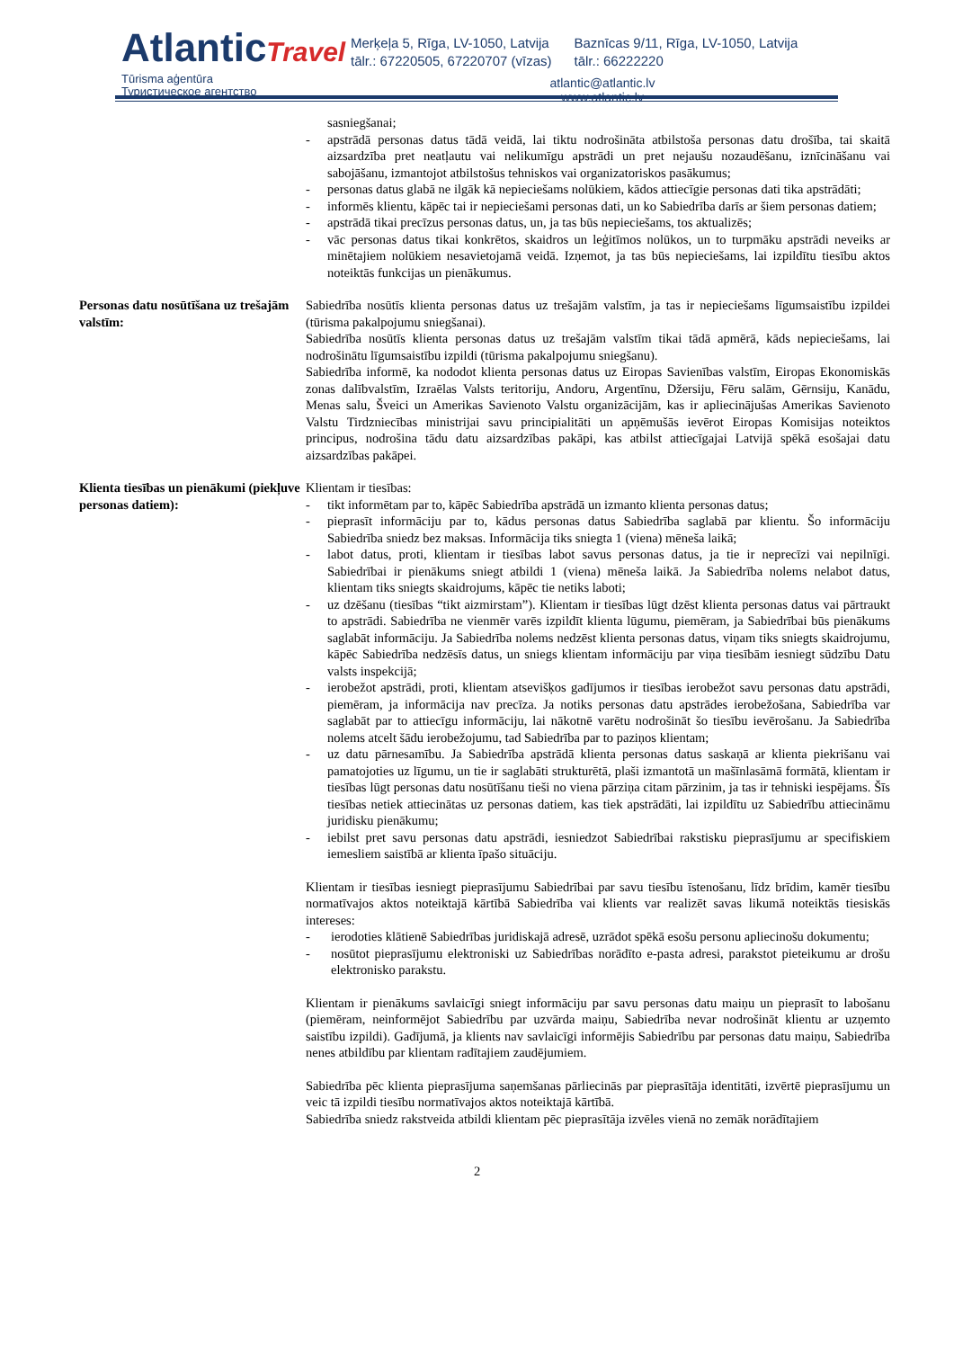AtlanticTravel
Tūrisma aģentūra
Туристическое агентство
Merķeļa 5, Rīga, LV-1050, Latvija
tālr.: 67220505, 67220707 (vīzas)
Baznīcas 9/11, Rīga, LV-1050, Latvija
tālr.: 66222220
atlantic@atlantic.lv
www.atlantic.lv
sasniegšanai;
- apstrādā personas datus tādā veidā, lai tiktu nodrošināta atbilstoša personas datu drošība, tai skaitā aizsardzība pret neatļautu vai nelikumīgu apstrādi un pret nejaušu nozaudēšanu, iznīcināšanu vai sabojāšanu, izmantojot atbilstošus tehniskos vai organizatoriskos pasākumus;
- personas datus glabā ne ilgāk kā nepieciešams nolūkiem, kādos attiecīgie personas dati tika apstrādāti;
- informēs klientu, kāpēc tai ir nepieciešami personas dati, un ko Sabiedrība darīs ar šiem personas datiem;
- apstrādā tikai precīzus personas datus, un, ja tas būs nepieciešams, tos aktualizēs;
- vāc personas datus tikai konkrētos, skaidros un leģitīmos nolūkos, un to turpmāku apstrādi neveiks ar minētajiem nolūkiem nesavietojamā veidā. Izņemot, ja tas būs nepieciešams, lai izpildītu tiesību aktos noteiktās funkcijas un pienākumus.
Personas datu nosūtīšana uz trešajām valstīm:
Sabiedrība nosūtīs klienta personas datus uz trešajām valstīm, ja tas ir nepieciešams līgumsaistību izpildei (tūrisma pakalpojumu sniegšanai).
Sabiedrība nosūtīs klienta personas datus uz trešajām valstīm tikai tādā apmērā, kāds nepieciešams, lai nodrošinātu līgumsaistību izpildi (tūrisma pakalpojumu sniegšanu).
Sabiedrība informē, ka nododot klienta personas datus uz Eiropas Savienības valstīm, Eiropas Ekonomiskās zonas dalībvalstīm, Izraēlas Valsts teritoriju, Andoru, Argentīnu, Džersiju, Fēru salām, Gērnsiju, Kanādu, Menas salu, Šveici un Amerikas Savienoto Valstu organizācijām, kas ir apliecinājušas Amerikas Savienoto Valstu Tirdzniecības ministrijai savu principialitāti un apņēmušās ievērot Eiropas Komisijas noteiktos principus, nodrošina tādu datu aizsardzības pakāpi, kas atbilst attiecīgajai Latvijā spēkā esošajai datu aizsardzības pakāpei.
Klienta tiesības un pienākumi (piekļuve personas datiem):
Klientam ir tiesības:
- tikt informētam par to, kāpēc Sabiedrība apstrādā un izmanto klienta personas datus;
- pieprasīt informāciju par to, kādus personas datus Sabiedrība saglabā par klientu. Šo informāciju Sabiedrība sniedz bez maksas. Informācija tiks sniegta 1 (viena) mēneša laikā;
- labot datus, proti, klientam ir tiesības labot savus personas datus, ja tie ir neprecīzi vai nepilnīgi. Sabiedrībai ir pienākums sniegt atbildi 1 (viena) mēneša laikā. Ja Sabiedrība nolems nelabot datus, klientam tiks sniegts skaidrojums, kāpēc tie netiks laboti;
- uz dzēšanu (tiesības “tikt aizmirstam”). Klientam ir tiesības lūgt dzēst klienta personas datus vai pārtraukt to apstrādi. Sabiedrība ne vienmēr varēs izpildīt klienta lūgumu, piemēram, ja Sabiedrībai būs pienākums saglabāt informāciju. Ja Sabiedrība nolems nedzēst klienta personas datus, viņam tiks sniegts skaidrojumu, kāpēc Sabiedrība nedzēsīs datus, un sniegs klientam informāciju par viņa tiesībām iesniegt sūdzību Datu valsts inspekcijā;
- ierobežot apstrādi, proti, klientam atsevišķos gadījumos ir tiesības ierobežot savu personas datu apstrādi, piemēram, ja informācija nav precīza. Ja notiks personas datu apstrādes ierobežošana, Sabiedrība var saglabāt par to attiecīgu informāciju, lai nākotnē varētu nodrošināt šo tiesību ievērošanu. Ja Sabiedrība nolems atcelt šādu ierobežojumu, tad Sabiedrība par to paziņos klientam;
- uz datu pārnesamību. Ja Sabiedrība apstrādā klienta personas datus saskaņā ar klienta piekrišanu vai pamatojoties uz līgumu, un tie ir saglabāti strukturētā, plaši izmantotā un mašīnlasāmā formātā, klientam ir tiesības lūgt personas datu nosūtīšanu tieši no viena pārziņa citam pārzinim, ja tas ir tehniski iespējams. Šīs tiesības netiek attiecinātas uz personas datiem, kas tiek apstrādāti, lai izpildītu uz Sabiedrību attiecināmu juridisku pienākumu;
- iebilst pret savu personas datu apstrādi, iesniedzot Sabiedrībai rakstisku pieprasījumu ar specifiskiem iemesliem saistībā ar klienta īpašo situāciju.
Klientam ir tiesības iesniegt pieprasījumu Sabiedrībai par savu tiesību īstenošanu, līdz brīdim, kamēr tiesību normatīvajos aktos noteiktajā kārtībā Sabiedrība vai klients var realizēt savas likumā noteiktās tiesiskās intereses:
- ierodoties klātienē Sabiedrības juridiskajā adresē, uzrādot spēkā esošu personu apliecinošu dokumentu;
- nosūtot pieprasījumu elektroniski uz Sabiedrības norādīto e-pasta adresi, parakstot pieteikumu ar drošu elektronisko parakstu.
Klientam ir pienākums savlaicīgi sniegt informāciju par savu personas datu maiņu un pieprasīt to labošanu (piemēram, neinformējot Sabiedrību par uzvārda maiņu, Sabiedrība nevar nodrošināt klientu ar uzņemto saistību izpildi). Gadījumā, ja klients nav savlaicīgi informējis Sabiedrību par personas datu maiņu, Sabiedrība nenes atbildību par klientam radītajiem zaudējumiem.
Sabiedrība pēc klienta pieprasījuma saņemšanas pārliecinās par pieprasītāja identitāti, izvērtē pieprasījumu un veic tā izpildi tiesību normatīvajos aktos noteiktajā kārtībā.
Sabiedrība sniedz rakstveida atbildi klientam pēc pieprasītāja izvēles vienā no zemāk norādītajiem
2